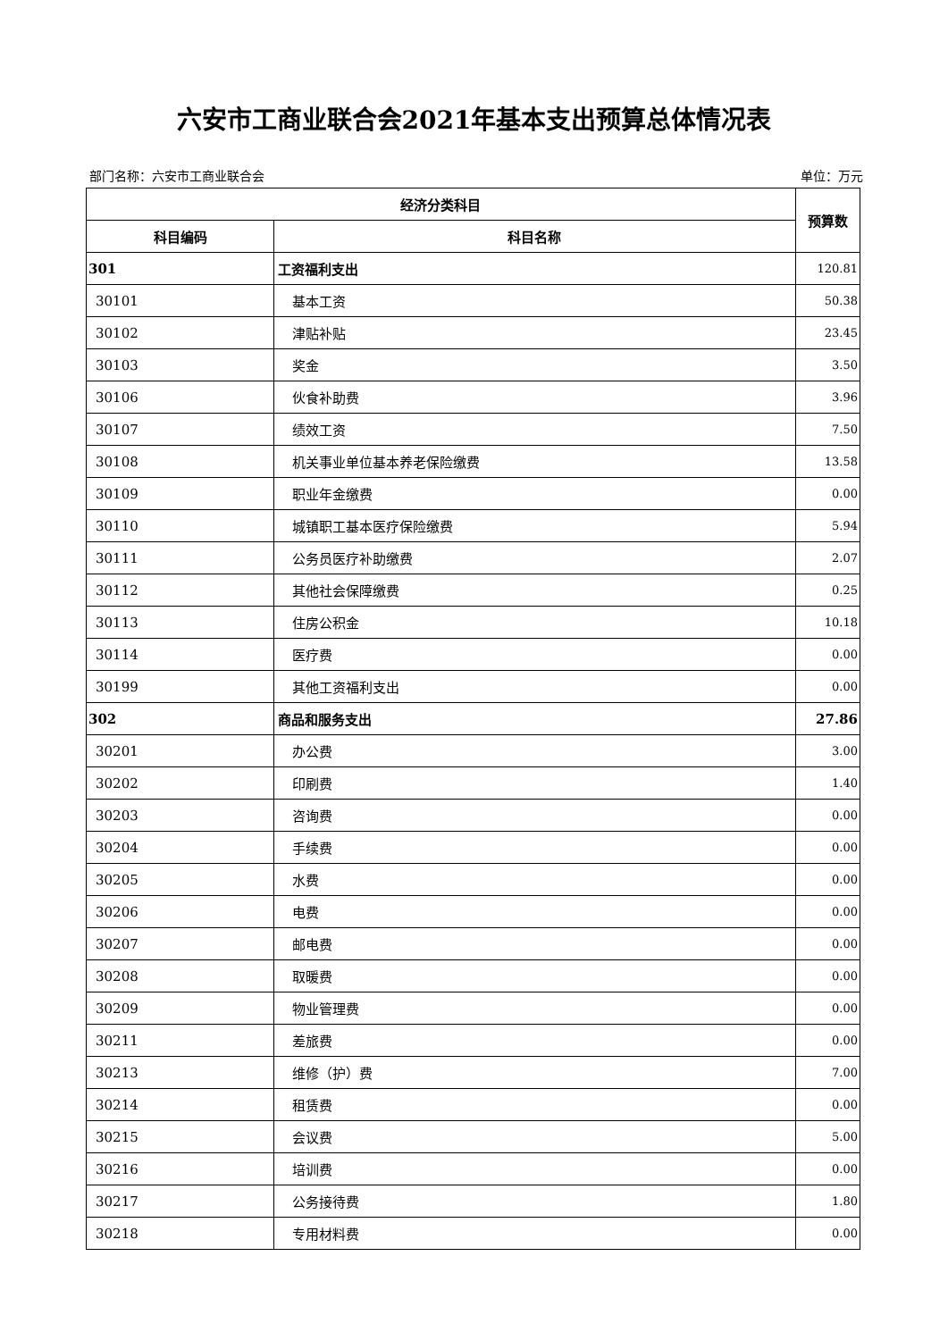六安市工商业联合会2021年基本支出预算总体情况表
部门名称：六安市工商业联合会 单位：万元
| 经济分类科目 | | 预算数 |
| --- | --- | --- |
| 科目编码 | 科目名称 | |
| 301 | 工资福利支出 | 120.81 |
| 30101 | 基本工资 | 50.38 |
| 30102 | 津贴补贴 | 23.45 |
| 30103 | 奖金 | 3.50 |
| 30106 | 伙食补助费 | 3.96 |
| 30107 | 绩效工资 | 7.50 |
| 30108 | 机关事业单位基本养老保险缴费 | 13.58 |
| 30109 | 职业年金缴费 | 0.00 |
| 30110 | 城镇职工基本医疗保险缴费 | 5.94 |
| 30111 | 公务员医疗补助缴费 | 2.07 |
| 30112 | 其他社会保障缴费 | 0.25 |
| 30113 | 住房公积金 | 10.18 |
| 30114 | 医疗费 | 0.00 |
| 30199 | 其他工资福利支出 | 0.00 |
| 302 | 商品和服务支出 | 27.86 |
| 30201 | 办公费 | 3.00 |
| 30202 | 印刷费 | 1.40 |
| 30203 | 咨询费 | 0.00 |
| 30204 | 手续费 | 0.00 |
| 30205 | 水费 | 0.00 |
| 30206 | 电费 | 0.00 |
| 30207 | 邮电费 | 0.00 |
| 30208 | 取暖费 | 0.00 |
| 30209 | 物业管理费 | 0.00 |
| 30211 | 差旅费 | 0.00 |
| 30213 | 维修（护）费 | 7.00 |
| 30214 | 租赁费 | 0.00 |
| 30215 | 会议费 | 5.00 |
| 30216 | 培训费 | 0.00 |
| 30217 | 公务接待费 | 1.80 |
| 30218 | 专用材料费 | 0.00 |